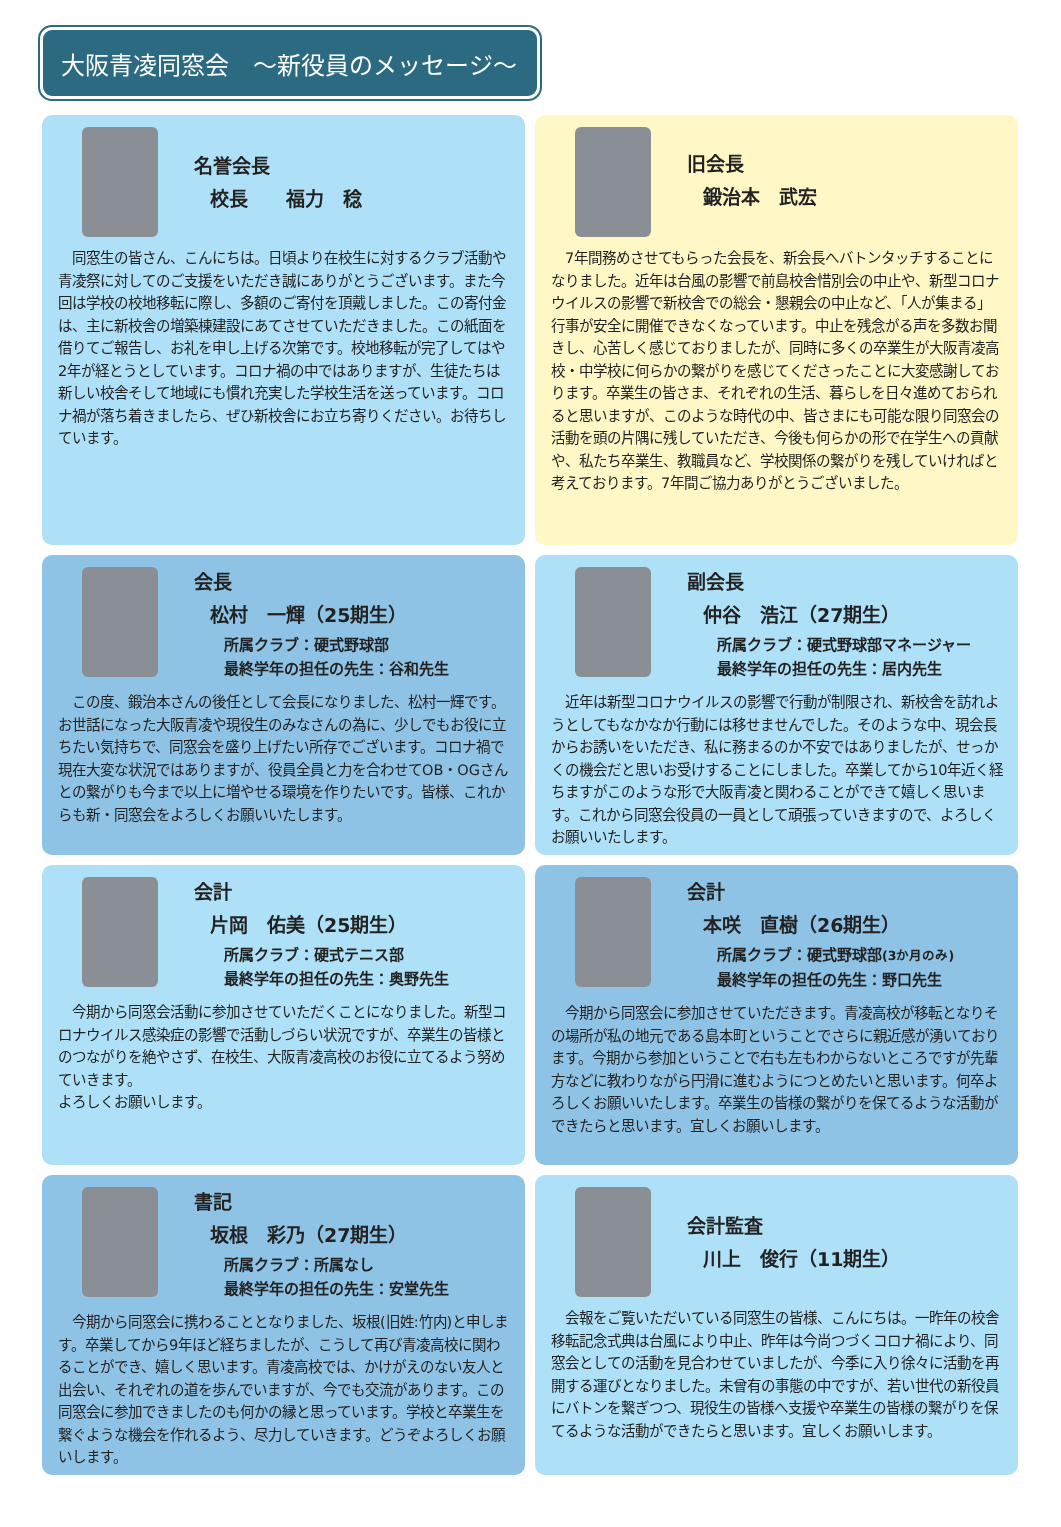大阪青凌同窓会　～新役員のメッセージ～
名誉会長
校長　　福力　稔
　同窓生の皆さん、こんにちは。日頃より在校生に対するクラブ活動や青凌祭に対してのご支援をいただき誠にありがとうございます。また今回は学校の校地移転に際し、多額のご寄付を頂戴しました。この寄付金は、主に新校舎の増築棟建設にあてさせていただきました。この紙面を借りてご報告し、お礼を申し上げる次第です。校地移転が完了してはや2年が経とうとしています。コロナ禍の中ではありますが、生徒たちは新しい校舎そして地域にも慣れ充実した学校生活を送っています。コロナ禍が落ち着きましたら、ぜひ新校舎にお立ち寄りください。お待ちしています。
旧会長
鍛治本　武宏
　7年間務めさせてもらった会長を、新会長へバトンタッチすることになりました。近年は台風の影響で前島校舎惜別会の中止や、新型コロナウイルスの影響で新校舎での総会・懇親会の中止など、「人が集まる」行事が安全に開催できなくなっています。中止を残念がる声を多数お聞きし、心苦しく感じておりましたが、同時に多くの卒業生が大阪青凌高校・中学校に何らかの繋がりを感じてくださったことに大変感謝しております。卒業生の皆さま、それぞれの生活、暮らしを日々進めておられると思いますが、このような時代の中、皆さまにも可能な限り同窓会の活動を頭の片隅に残していただき、今後も何らかの形で在学生への貢献や、私たち卒業生、教職員など、学校関係の繋がりを残していければと考えております。7年間ご協力ありがとうございました。
会長
松村　一輝（25期生）
所属クラブ：硬式野球部
最終学年の担任の先生：谷和先生
　この度、鍛治本さんの後任として会長になりました、松村一輝です。お世話になった大阪青凌や現役生のみなさんの為に、少しでもお役に立ちたい気持ちで、同窓会を盛り上げたい所存でございます。コロナ禍で現在大変な状況ではありますが、役員全員と力を合わせてOB・OGさんとの繋がりも今まで以上に増やせる環境を作りたいです。皆様、これからも新・同窓会をよろしくお願いいたします。
副会長
仲谷　浩江（27期生）
所属クラブ：硬式野球部マネージャー
最終学年の担任の先生：居内先生
　近年は新型コロナウイルスの影響で行動が制限され、新校舎を訪れようとしてもなかなか行動には移せませんでした。そのような中、現会長からお誘いをいただき、私に務まるのか不安ではありましたが、せっかくの機会だと思いお受けすることにしました。卒業してから10年近く経ちますがこのような形で大阪青凌と関わることができて嬉しく思います。これから同窓会役員の一員として頑張っていきますので、よろしくお願いいたします。
会計
片岡　佑美（25期生）
所属クラブ：硬式テニス部
最終学年の担任の先生：奥野先生
　今期から同窓会活動に参加させていただくことになりました。新型コロナウイルス感染症の影響で活動しづらい状況ですが、卒業生の皆様とのつながりを絶やさず、在校生、大阪青凌高校のお役に立てるよう努めていきます。
よろしくお願いします。
会計
本咲　直樹（26期生）
所属クラブ：硬式野球部(3か月のみ)
最終学年の担任の先生：野口先生
　今期から同窓会に参加させていただきます。青凌高校が移転となりその場所が私の地元である島本町ということでさらに親近感が湧いております。今期から参加ということで右も左もわからないところですが先輩方などに教わりながら円滑に進むようにつとめたいと思います。何卒よろしくお願いいたします。卒業生の皆様の繋がりを保てるような活動ができたらと思います。宜しくお願いします。
書記
坂根　彩乃（27期生）
所属クラブ：所属なし
最終学年の担任の先生：安堂先生
　今期から同窓会に携わることとなりました、坂根(旧姓:竹内)と申します。卒業してから9年ほど経ちましたが、こうして再び青凌高校に関わることができ、嬉しく思います。青凌高校では、かけがえのない友人と出会い、それぞれの道を歩んでいますが、今でも交流があります。この同窓会に参加できましたのも何かの縁と思っています。学校と卒業生を繋ぐような機会を作れるよう、尽力していきます。どうぞよろしくお願いします。
会計監査
川上　俊行（11期生）
　会報をご覧いただいている同窓生の皆様、こんにちは。一昨年の校舎移転記念式典は台風により中止、昨年は今尚つづくコロナ禍により、同窓会としての活動を見合わせていましたが、今季に入り徐々に活動を再開する運びとなりました。未曾有の事態の中ですが、若い世代の新役員にバトンを繋ぎつつ、現役生の皆様へ支援や卒業生の皆様の繋がりを保てるような活動ができたらと思います。宜しくお願いします。